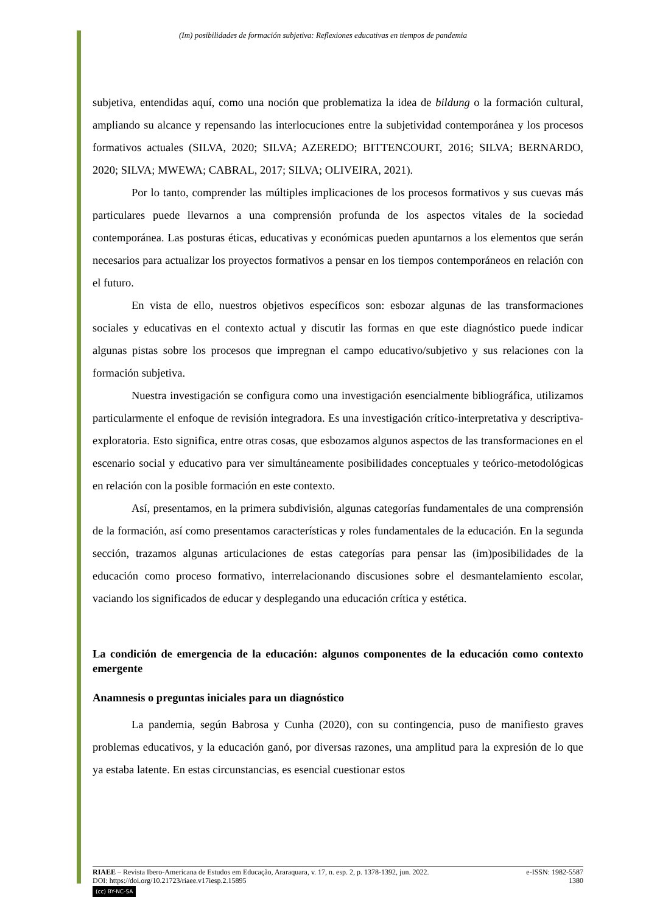(Im) posibilidades de formación subjetiva: Reflexiones educativas en tiempos de pandemia
subjetiva, entendidas aquí, como una noción que problematiza la idea de bildung o la formación cultural, ampliando su alcance y repensando las interlocuciones entre la subjetividad contemporánea y los procesos formativos actuales (SILVA, 2020; SILVA; AZEREDO; BITTENCOURT, 2016; SILVA; BERNARDO, 2020; SILVA; MWEWA; CABRAL, 2017; SILVA; OLIVEIRA, 2021).
Por lo tanto, comprender las múltiples implicaciones de los procesos formativos y sus cuevas más particulares puede llevarnos a una comprensión profunda de los aspectos vitales de la sociedad contemporánea. Las posturas éticas, educativas y económicas pueden apuntarnos a los elementos que serán necesarios para actualizar los proyectos formativos a pensar en los tiempos contemporáneos en relación con el futuro.
En vista de ello, nuestros objetivos específicos son: esbozar algunas de las transformaciones sociales y educativas en el contexto actual y discutir las formas en que este diagnóstico puede indicar algunas pistas sobre los procesos que impregnan el campo educativo/subjetivo y sus relaciones con la formación subjetiva.
Nuestra investigación se configura como una investigación esencialmente bibliográfica, utilizamos particularmente el enfoque de revisión integradora. Es una investigación crítico-interpretativa y descriptiva-exploratoria. Esto significa, entre otras cosas, que esbozamos algunos aspectos de las transformaciones en el escenario social y educativo para ver simultáneamente posibilidades conceptuales y teórico-metodológicas en relación con la posible formación en este contexto.
Así, presentamos, en la primera subdivisión, algunas categorías fundamentales de una comprensión de la formación, así como presentamos características y roles fundamentales de la educación. En la segunda sección, trazamos algunas articulaciones de estas categorías para pensar las (im)posibilidades de la educación como proceso formativo, interrelacionando discusiones sobre el desmantelamiento escolar, vaciando los significados de educar y desplegando una educación crítica y estética.
La condición de emergencia de la educación: algunos componentes de la educación como contexto emergente
Anamnesis o preguntas iniciales para un diagnóstico
La pandemia, según Babrosa y Cunha (2020), con su contingencia, puso de manifiesto graves problemas educativos, y la educación ganó, por diversas razones, una amplitud para la expresión de lo que ya estaba latente. En estas circunstancias, es esencial cuestionar estos
RIAEE – Revista Ibero-Americana de Estudos em Educação, Araraquara, v. 17, n. esp. 2, p. 1378-1392, jun. 2022. e-ISSN: 1982-5587
DOI: https://doi.org/10.21723/riaee.v17iesp.2.15895 1380
(cc) BY-NC-SA